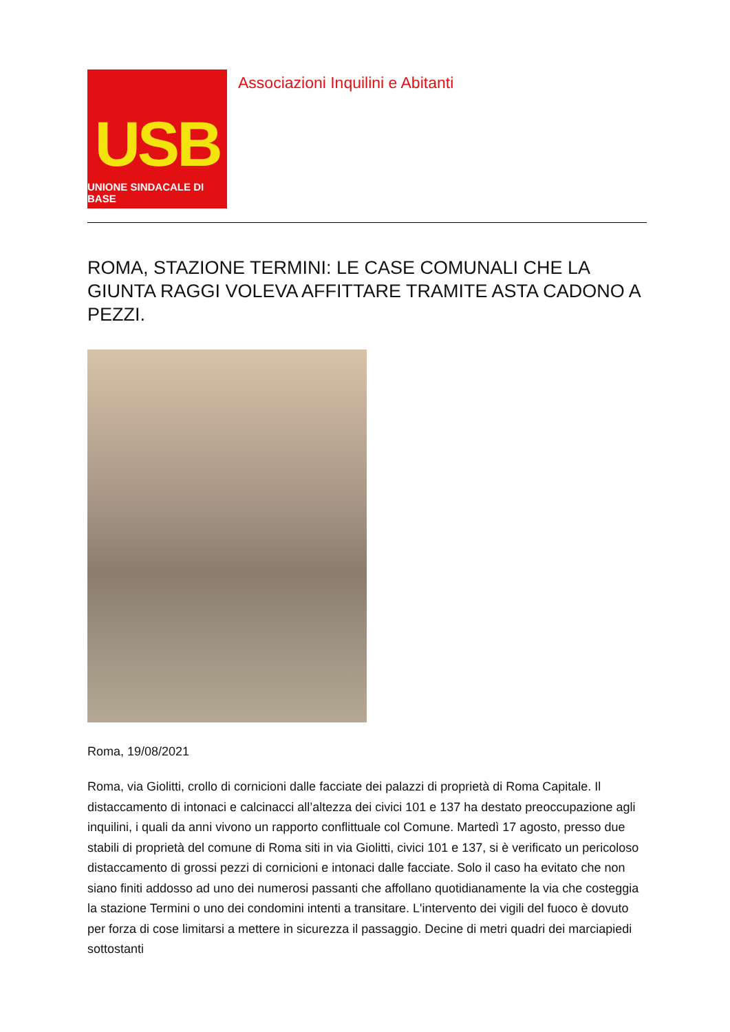USB
UNIONE SINDACALE DI BASE
Associazioni Inquilini e Abitanti
ROMA, STAZIONE TERMINI: LE CASE COMUNALI CHE LA GIUNTA RAGGI VOLEVA AFFITTARE TRAMITE ASTA CADONO A PEZZI.
Roma, 19/08/2021
Roma, via Giolitti, crollo di cornicioni dalle facciate dei palazzi di proprietà di Roma Capitale. Il distaccamento di intonaci e calcinacci all’altezza dei civici 101 e 137 ha destato preoccupazione agli inquilini, i quali da anni vivono un rapporto conflittuale col Comune. Martedì 17 agosto, presso due stabili di proprietà del comune di Roma siti in via Giolitti, civici 101 e 137, si è verificato un pericoloso distaccamento di grossi pezzi di cornicioni e intonaci dalle facciate. Solo il caso ha evitato che non siano finiti addosso ad uno dei numerosi passanti che affollano quotidianamente la via che costeggia la stazione Termini o uno dei condomini intenti a transitare. L'intervento dei vigili del fuoco è dovuto per forza di cose limitarsi a mettere in sicurezza il passaggio. Decine di metri quadri dei marciapiedi sottostanti